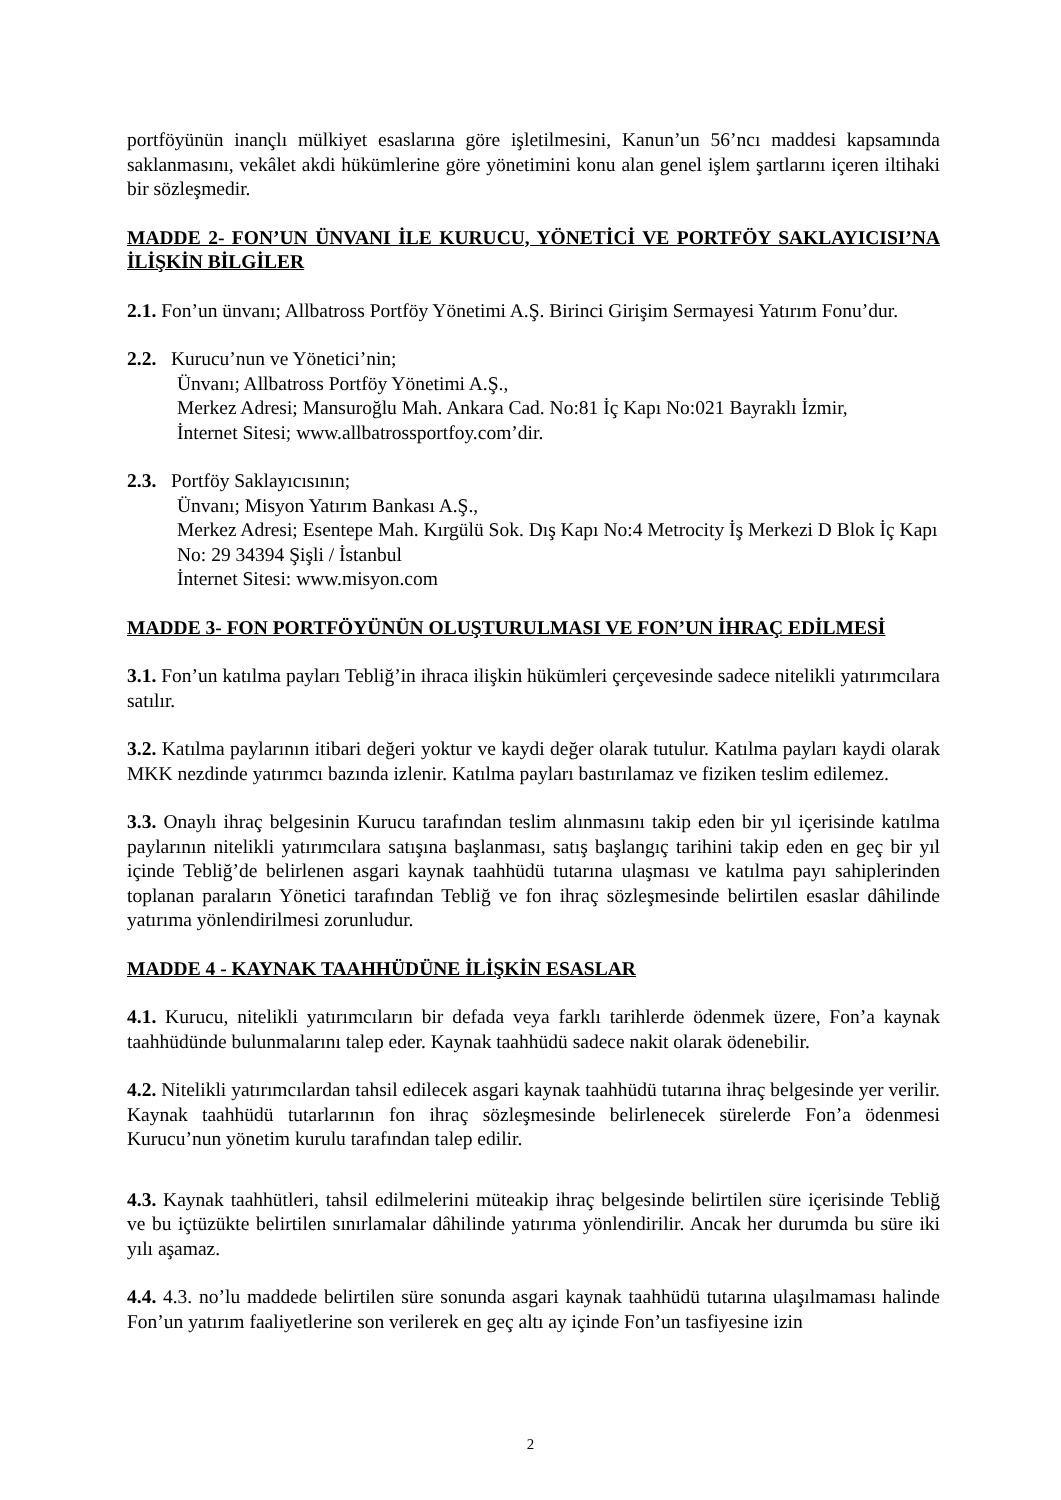portföyünün inançlı mülkiyet esaslarına göre işletilmesini, Kanun’un 56’ncı maddesi kapsamında saklanmasını, vekâlet akdi hükümlerine göre yönetimini konu alan genel işlem şartlarını içeren iltihaki bir sözleşmedir.
MADDE 2- FON’UN ÜNVANI İLE KURUCU, YÖNETİCİ VE PORTFÖY SAKLAYICISI’NA İLİŞKİN BİLGİLER
2.1. Fon’un ünvanı; Allbatross Portföy Yönetimi A.Ş. Birinci Girişim Sermayesi Yatırım Fonu’dur.
2.2. Kurucu’nun ve Yönetici’nin;
Ünvanı; Allbatross Portföy Yönetimi A.Ş.,
Merkez Adresi; Mansuroğlu Mah. Ankara Cad. No:81 İç Kapı No:021 Bayraklı İzmir,
İnternet Sitesi; www.allbatrossportfoy.com’dir.
2.3. Portföy Saklayıcısının;
Ünvanı; Misyon Yatırım Bankası A.Ş.,
Merkez Adresi; Esentepe Mah. Kırgülü Sok. Dış Kapı No:4 Metrocity İş Merkezi D Blok İç Kapı No: 29 34394 Şişli / İstanbul
İnternet Sitesi: www.misyon.com
MADDE 3- FON PORTFÖYÜNÜN OLUŞTURULMASI VE FON’UN İHRAÇ EDİLMESİ
3.1. Fon’un katılma payları Tebliğ’in ihraca ilişkin hükümleri çerçevesinde sadece nitelikli yatırımcılara satılır.
3.2. Katılma paylarının itibari değeri yoktur ve kaydi değer olarak tutulur. Katılma payları kaydi olarak MKK nezdinde yatırımcı bazında izlenir. Katılma payları bastırılamaz ve fiziken teslim edilemez.
3.3. Onaylı ihraç belgesinin Kurucu tarafından teslim alınmasını takip eden bir yıl içerisinde katılma paylarının nitelikli yatırımcılara satışına başlanması, satış başlangıç tarihini takip eden en geç bir yıl içinde Tebliğ’de belirlenen asgari kaynak taahhüdü tutarına ulaşması ve katılma payı sahiplerinden toplanan paraların Yönetici tarafından Tebliğ ve fon ihraç sözleşmesinde belirtilen esaslar dâhilinde yatırıma yönlendirilmesi zorunludur.
MADDE 4 - KAYNAK TAAHHÜDÜNE İLİŞKİN ESASLAR
4.1. Kurucu, nitelikli yatırımcıların bir defada veya farklı tarihlerde ödenmek üzere, Fon’a kaynak taahhüdünde bulunmalarını talep eder. Kaynak taahhüdü sadece nakit olarak ödenebilir.
4.2. Nitelikli yatırımcılardan tahsil edilecek asgari kaynak taahhüdü tutarına ihraç belgesinde yer verilir. Kaynak taahhüdü tutarlarının fon ihraç sözleşmesinde belirlenecek sürelerde Fon’a ödenmesi Kurucu’nun yönetim kurulu tarafından talep edilir.
4.3. Kaynak taahhütleri, tahsil edilmelerini müteakip ihraç belgesinde belirtilen süre içerisinde Tebliğ ve bu içtüzükte belirtilen sınırlamalar dâhilinde yatırıma yönlendirilir. Ancak her durumda bu süre iki yılı aşamaz.
4.4. 4.3. no’lu maddede belirtilen süre sonunda asgari kaynak taahhüdü tutarına ulaşılmaması halinde Fon’un yatırım faaliyetlerine son verilerek en geç altı ay içinde Fon’un tasfiyesine izin
2